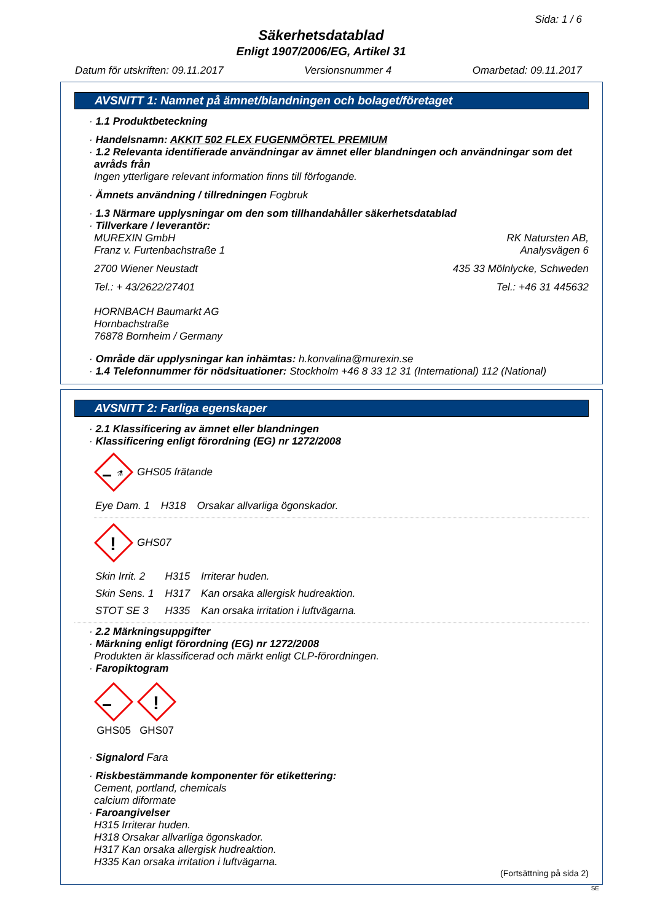Sida: 1 / 6
Säkerhetsdatablad
Enligt 1907/2006/EG, Artikel 31
Datum för utskriften: 09.11.2017 Versionsnummer 4 Omarbetad: 09.11.2017
AVSNITT 1: Namnet på ämnet/blandningen och bolaget/företaget
· 1.1 Produktbeteckning
· Handelsnamn: AKKIT 502 FLEX FUGENMÖRTEL PREMIUM
· 1.2 Relevanta identifierade användningar av ämnet eller blandningen och användningar som det avråds från
Ingen ytterligare relevant information finns till förfogande.
· Ämnets användning / tillredningen Fogbruk
· 1.3 Närmare upplysningar om den som tillhandahåller säkerhetsdatablad
· Tillverkare / leverantör:
MUREXIN GmbH
Franz v. Furtenbachstraße 1 RK Natursten AB,
Analysvägen 6
2700 Wiener Neustadt 435 33 Mölnlycke, Schweden
Tel.: + 43/2622/27401 Tel.: +46 31 445632
HORNBACH Baumarkt AG
Hornbachstraße
76878 Bornheim / Germany
· Område där upplysningar kan inhämtas: h.konvalina@murexin.se
· 1.4 Telefonnummer för nödsituationer: Stockholm +46 8 33 12 31 (International) 112 (National)
AVSNITT 2: Farliga egenskaper
· 2.1 Klassificering av ämnet eller blandningen
· Klassificering enligt förordning (EG) nr 1272/2008
⚗
GHS05 frätande
| Eye Dam. 1 | H318 | Orsakar allvarliga ögonskador. |
!
GHS07
| Skin Irrit. 2 | H315 | Irriterar huden. |
| Skin Sens. 1 | H317 | Kan orsaka allergisk hudreaktion. |
| STOT SE 3 | H335 | Kan orsaka irritation i luftvägarna. |
· 2.2 Märkningsuppgifter
· Märkning enligt förordning (EG) nr 1272/2008
Produkten är klassificerad och märkt enligt CLP-förordningen.
· Faropiktogram
GHS05
!
GHS07
· Signalord Fara
· Riskbestämmande komponenter för etikettering:
Cement, portland, chemicals
calcium diformate
· Faroangivelser
H315 Irriterar huden.
H318 Orsakar allvarliga ögonskador.
H317 Kan orsaka allergisk hudreaktion.
H335 Kan orsaka irritation i luftvägarna.
(Fortsättning på sida 2)
SE